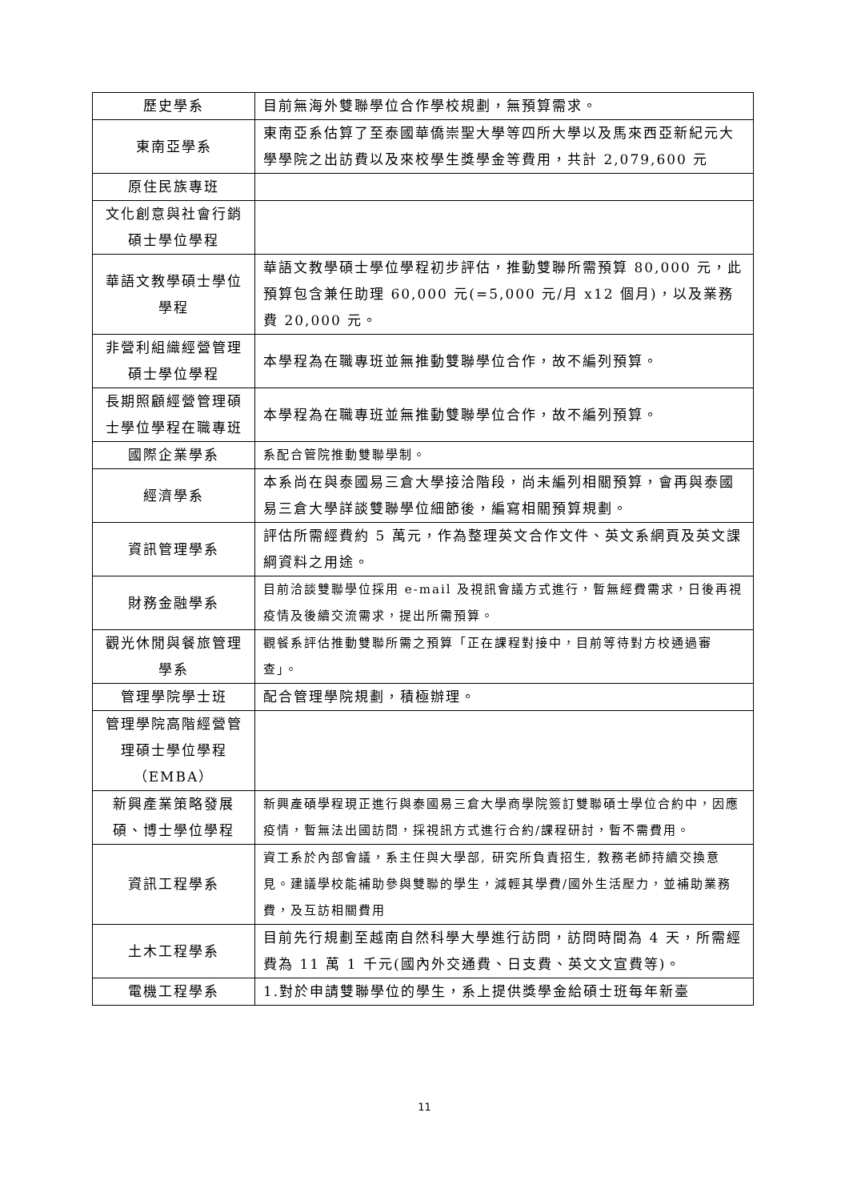| 歷史學系 | 目前無海外雙聯學位合作學校規劃，無預算需求。 |
| 東南亞學系 | 東南亞系估算了至泰國華僑崇聖大學等四所大學以及馬來西亞新紀元大學學院之出訪費以及來校學生獎學金等費用，共計 2,079,600 元 |
| 原住民族專班 | |
| 文化創意與社會行銷碩士學位學程 | |
| 華語文教學碩士學位學程 | 華語文教學碩士學位學程初步評估，推動雙聯所需預算 80,000 元，此預算包含兼任助理 60,000 元(=5,000 元/月 x12 個月)，以及業務費 20,000 元。 |
| 非營利組織經營管理碩士學位學程 | 本學程為在職專班並無推動雙聯學位合作，故不編列預算。 |
| 長期照顧經營管理碩士學位學程在職專班 | 本學程為在職專班並無推動雙聯學位合作，故不編列預算。 |
| 國際企業學系 | 系配合管院推動雙聯學制。 |
| 經濟學系 | 本系尚在與泰國易三倉大學接洽階段，尚未編列相關預算，會再與泰國易三倉大學詳談雙聯學位細節後，編寫相關預算規劃。 |
| 資訊管理學系 | 評估所需經費約 5 萬元，作為整理英文合作文件、英文系網頁及英文課綱資料之用途。 |
| 財務金融學系 | 目前洽談雙聯學位採用 e-mail 及視訊會議方式進行，暫無經費需求，日後再視疫情及後續交流需求，提出所需預算。 |
| 觀光休閒與餐旅管理學系 | 觀餐系評估推動雙聯所需之預算「正在課程對接中，目前等待對方校通過審查」。 |
| 管理學院學士班 | 配合管理學院規劃，積極辦理。 |
| 管理學院高階經營管理碩士學位學程（EMBA） | |
| 新興產業策略發展碩、博士學位學程 | 新興產碩學程現正進行與泰國易三倉大學商學院簽訂雙聯碩士學位合約中，因應疫情，暫無法出國訪問，採視訊方式進行合約/課程研討，暫不需費用。 |
| 資訊工程學系 | 資工系於內部會議，系主任與大學部, 研究所負責招生, 教務老師持續交換意見。建議學校能補助參與雙聯的學生，減輕其學費/國外生活壓力，並補助業務費，及互訪相關費用 |
| 土木工程學系 | 目前先行規劃至越南自然科學大學進行訪問，訪問時間為 4 天，所需經費為 11 萬 1 千元(國內外交通費、日支費、英文文宣費等)。 |
| 電機工程學系 | 1.對於申請雙聯學位的學生，系上提供獎學金給碩士班每年新臺 |
11